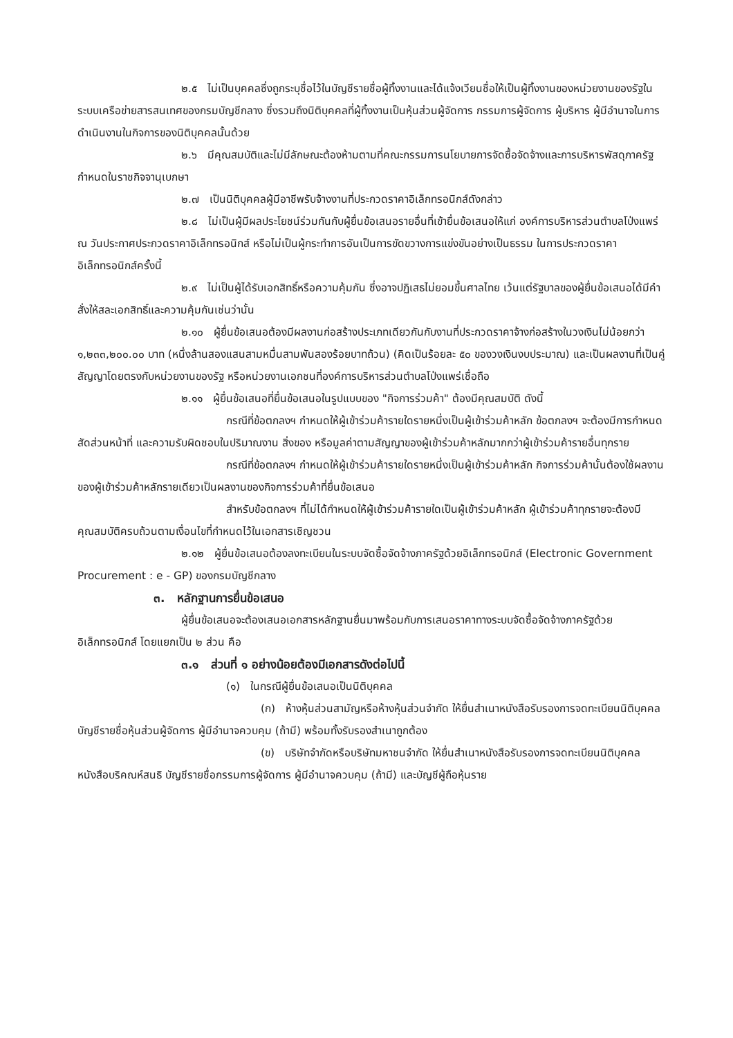๒.๕ ไม่เป็นบุคคลซึ่งถูกระบุชื่อไว้ในบัญชีรายชื่อผู้ทิ้งงานและได้แจ้งเวียนชื่อให้เป็นผู้ทิ้งงานของหน่วยงานของรัฐในระบบเครือข่ายสารสนเทศของกรมบัญชีกลาง ซึ่งรวมถึงนิติบุคคลที่ผู้ทิ้งงานเป็นหุ้นส่วนผู้จัดการ กรรมการผู้จัดการ ผู้บริหาร ผู้มีอำนาจในการดำเนินงานในกิจการของนิติบุคคลนั้นด้วย
๒.๖ มีคุณสมบัติและไม่มีลักษณะต้องห้ามตามที่คณะกรรมการนโยบายการจัดซื้อจัดจ้างและการบริหารพัสดุภาครัฐกำหนดในราชกิจจานุเบกษา
๒.๗ เป็นนิติบุคคลผู้มีอาชีพรับจ้างงานที่ประกวดราคาอิเล็กทรอนิกส์ดังกล่าว
๒.๘ ไม่เป็นผู้มีผลประโยชน์ร่วมกันกับผู้ยื่นข้อเสนอรายอื่นที่เข้ายื่นข้อเสนอให้แก่ องค์การบริหารส่วนตำบลโป่งแพร่ ณ วันประกาศประกวดราคาอิเล็กทรอนิกส์ หรือไม่เป็นผู้กระทำการอันเป็นการขัดขวางการแข่งขันอย่างเป็นธรรม ในการประกวดราคาอิเล็กทรอนิกส์ครั้งนี้
๒.๙ ไม่เป็นผู้ได้รับเอกสิทธิ์หรือความคุ้มกัน ซึ่งอาจปฏิเสธไม่ยอมขึ้นศาลไทย เว้นแต่รัฐบาลของผู้ยื่นข้อเสนอได้มีคำสั่งให้สละเอกสิทธิ์และความคุ้มกันเช่นว่านั้น
๒.๑๐ ผู้ยื่นข้อเสนอต้องมีผลงานก่อสร้างประเภทเดียวกันกับงานที่ประกวดราคาจ้างก่อสร้างในวงเงินไม่น้อยกว่า ๑,๒๓๓,๒๐๐.๐๐ บาท (หนึ่งล้านสองแสนสามหมื่นสามพันสองร้อยบาทถ้วน) (คิดเป็นร้อยละ ๕๐ ของวงเงินงบประมาณ) และเป็นผลงานที่เป็นคู่สัญญาโดยตรงกับหน่วยงานของรัฐ หรือหน่วยงานเอกชนที่องค์การบริหารส่วนตำบลโป่งแพร่เชื่อถือ
๒.๑๑ ผู้ยื่นข้อเสนอที่ยื่นข้อเสนอในรูปแบบของ "กิจการร่วมค้า" ต้องมีคุณสมบัติ ดังนี้
กรณีที่ข้อตกลงฯ กำหนดให้ผู้เข้าร่วมค้ารายใดรายหนึ่งเป็นผู้เข้าร่วมค้าหลัก ข้อตกลงฯ จะต้องมีการกำหนดสัดส่วนหน้าที่ และความรับผิดชอบในปริมาณงาน สิ่งของ หรือมูลค่าตามสัญญาของผู้เข้าร่วมค้าหลักมากกว่าผู้เข้าร่วมค้ารายอื่นทุกราย
กรณีที่ข้อตกลงฯ กำหนดให้ผู้เข้าร่วมค้ารายใดรายหนึ่งเป็นผู้เข้าร่วมค้าหลัก กิจการร่วมค้านั้นต้องใช้ผลงานของผู้เข้าร่วมค้าหลักรายเดียวเป็นผลงานของกิจการร่วมค้าที่ยื่นข้อเสนอ
สำหรับข้อตกลงฯ ที่ไม่ได้กำหนดให้ผู้เข้าร่วมค้ารายใดเป็นผู้เข้าร่วมค้าหลัก ผู้เข้าร่วมค้าทุกรายจะต้องมีคุณสมบัติครบถ้วนตามเงื่อนไขที่กำหนดไว้ในเอกสารเชิญชวน
๒.๑๒ ผู้ยื่นข้อเสนอต้องลงทะเบียนในระบบจัดซื้อจัดจ้างภาครัฐด้วยอิเล็กทรอนิกส์ (Electronic Government Procurement : e - GP) ของกรมบัญชีกลาง
๓. หลักฐานการยื่นข้อเสนอ
ผู้ยื่นข้อเสนอจะต้องเสนอเอกสารหลักฐานยื่นมาพร้อมกับการเสนอราคาทางระบบจัดซื้อจัดจ้างภาครัฐด้วยอิเล็กทรอนิกส์ โดยแยกเป็น ๒ ส่วน คือ
๓.๑ ส่วนที่ ๑ อย่างน้อยต้องมีเอกสารดังต่อไปนี้
(๑) ในกรณีผู้ยื่นข้อเสนอเป็นนิติบุคคล
(ก) ห้างหุ้นส่วนสามัญหรือห้างหุ้นส่วนจำกัด ให้ยื่นสำเนาหนังสือรับรองการจดทะเบียนนิติบุคคล บัญชีรายชื่อหุ้นส่วนผู้จัดการ ผู้มีอำนาจควบคุม (ถ้ามี) พร้อมทั้งรับรองสำเนาถูกต้อง
(ข) บริษัทจำกัดหรือบริษัทมหาชนจำกัด ให้ยื่นสำเนาหนังสือรับรองการจดทะเบียนนิติบุคคล หนังสือบริคณห์สนธิ บัญชีรายชื่อกรรมการผู้จัดการ ผู้มีอำนาจควบคุม (ถ้ามี) และบัญชีผู้ถือหุ้นราย